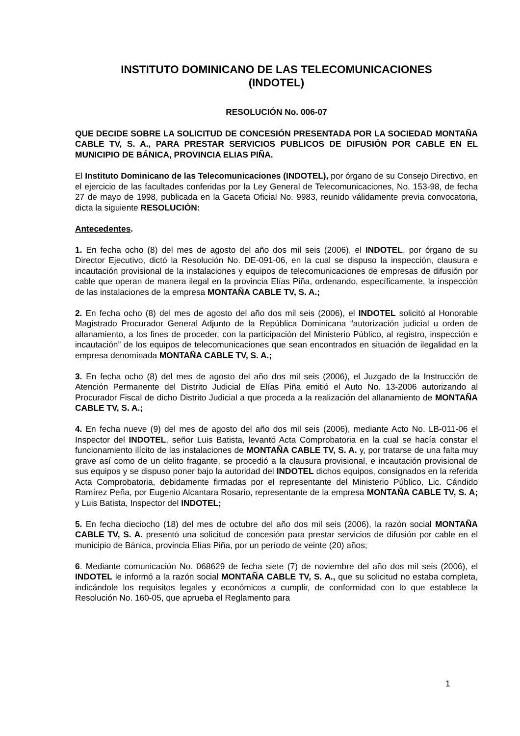INSTITUTO DOMINICANO DE LAS TELECOMUNICACIONES
(INDOTEL)
RESOLUCIÓN No. 006-07
QUE DECIDE SOBRE LA SOLICITUD DE CONCESIÓN PRESENTADA POR LA SOCIEDAD MONTAÑA CABLE TV, S. A., PARA PRESTAR SERVICIOS PUBLICOS DE DIFUSIÓN POR CABLE EN EL MUNICIPIO DE BÁNICA, PROVINCIA ELIAS PIÑA.
El Instituto Dominicano de las Telecomunicaciones (INDOTEL), por órgano de su Consejo Directivo, en el ejercicio de las facultades conferidas por la Ley General de Telecomunicaciones, No. 153-98, de fecha 27 de mayo de 1998, publicada en la Gaceta Oficial No. 9983, reunido válidamente previa convocatoria, dicta la siguiente RESOLUCIÓN:
Antecedentes.
1. En fecha ocho (8) del mes de agosto del año dos mil seis (2006), el INDOTEL, por órgano de su Director Ejecutivo, dictó la Resolución No. DE-091-06, en la cual se dispuso la inspección, clausura e incautación provisional de la instalaciones y equipos de telecomunicaciones de empresas de difusión por cable que operan de manera ilegal en la provincia Elías Piña, ordenando, específicamente, la inspección de las instalaciones de la empresa MONTAÑA CABLE TV, S. A.;
2. En fecha ocho (8) del mes de agosto del año dos mil seis (2006), el INDOTEL solicitó al Honorable Magistrado Procurador General Adjunto de la República Dominicana “autorización judicial u orden de allanamiento, a los fines de proceder, con la participación del Ministerio Público, al registro, inspección e incautación” de los equipos de telecomunicaciones que sean encontrados en situación de ilegalidad en la empresa denominada MONTAÑA CABLE TV, S. A.;
3. En fecha ocho (8) del mes de agosto del año dos mil seis (2006), el Juzgado de la Instrucción de Atención Permanente del Distrito Judicial de Elías Piña emitió el Auto No. 13-2006 autorizando al Procurador Fiscal de dicho Distrito Judicial a que proceda a la realización del allanamiento de MONTAÑA CABLE TV, S. A.;
4. En fecha nueve (9) del mes de agosto del año dos mil seis (2006), mediante Acto No. LB-011-06 el Inspector del INDOTEL, señor Luis Batista, levantó Acta Comprobatoria en la cual se hacía constar el funcionamiento ilícito de las instalaciones de MONTAÑA CABLE TV, S. A. y, por tratarse de una falta muy grave así como de un delito fragante, se procedió a la clausura provisional, e incautación provisional de sus equipos y se dispuso poner bajo la autoridad del INDOTEL dichos equipos, consignados en la referida Acta Comprobatoria, debidamente firmadas por el representante del Ministerio Público, Lic. Cándido Ramírez Peña, por Eugenio Alcantara Rosario, representante de la empresa MONTAÑA CABLE TV, S. A; y Luis Batista, Inspector del INDOTEL;
5. En fecha dieciocho (18) del mes de octubre del año dos mil seis (2006), la razón social MONTAÑA CABLE TV, S. A. presentó una solicitud de concesión para prestar servicios de difusión por cable en el municipio de Bánica, provincia Elías Piña, por un período de veinte (20) años;
6. Mediante comunicación No. 068629 de fecha siete (7) de noviembre del año dos mil seis (2006), el INDOTEL le informó a la razón social MONTAÑA CABLE TV, S. A., que su solicitud no estaba completa, indicándole los requisitos legales y económicos a cumplir, de conformidad con lo que establece la Resolución No. 160-05, que aprueba el Reglamento para
1